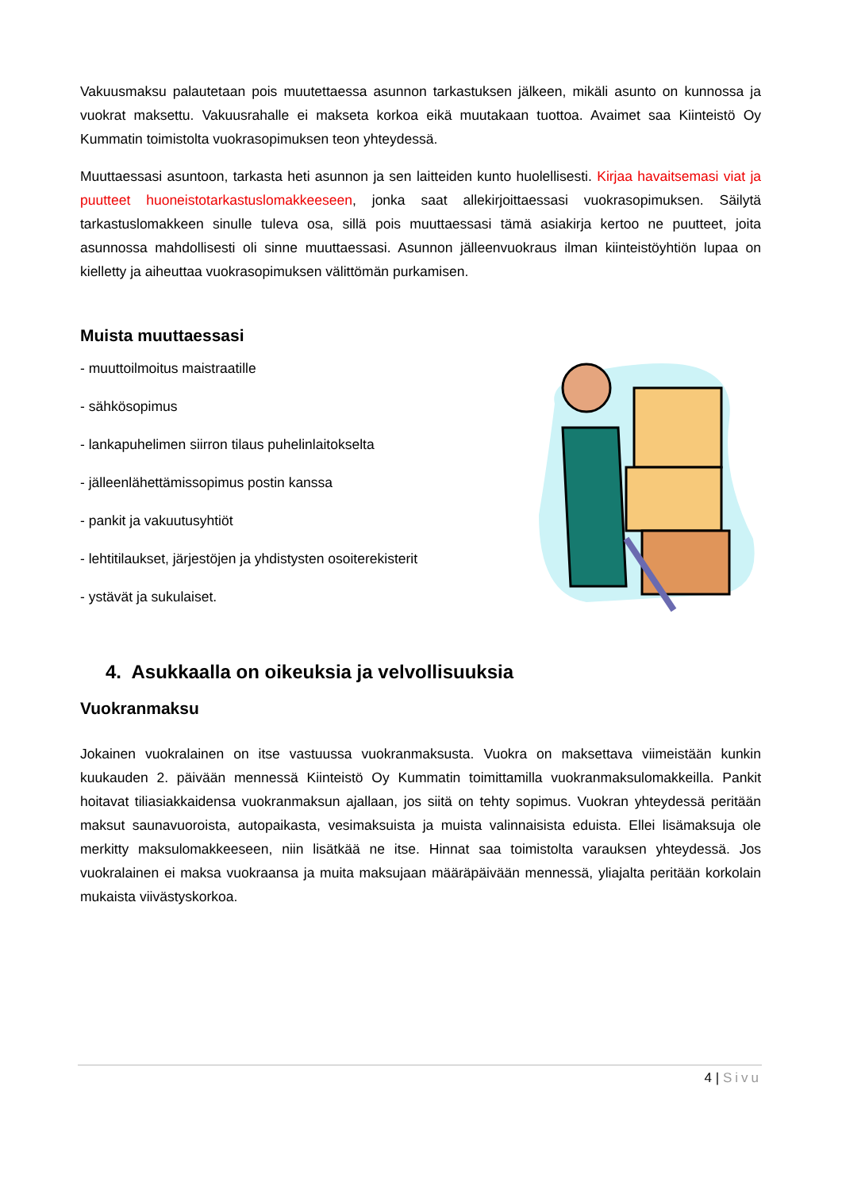Vakuusmaksu palautetaan pois muutettaessa asunnon tarkastuksen jälkeen, mikäli asunto on kunnossa ja vuokrat maksettu. Vakuusrahalle ei makseta korkoa eikä muutakaan tuottoa. Avaimet saa Kiinteistö Oy Kummatin toimistolta vuokrasopimuksen teon yhteydessä.
Muuttaessasi asuntoon, tarkasta heti asunnon ja sen laitteiden kunto huolellisesti. Kirjaa havaitsemasi viat ja puutteet huoneistotarkastuslomakkeeseen, jonka saat allekirjoittaessasi vuokrasopimuksen. Säilytä tarkastuslomakkeen sinulle tuleva osa, sillä pois muuttaessasi tämä asiakirja kertoo ne puutteet, joita asunnossa mahdollisesti oli sinne muuttaessasi. Asunnon jälleenvuokraus ilman kiinteistöyhtiön lupaa on kielletty ja aiheuttaa vuokrasopimuksen välittömän purkamisen.
Muista muuttaessasi
- muuttoilmoitus maistraatille
- sähkösopimus
- lankapuhelimen siirron tilaus puhelinlaitokselta
- jälleenlähettämissopimus postin kanssa
- pankit ja vakuutusyhtiöt
- lehtitilaukset, järjestöjen ja yhdistysten osoiterekisterit
- ystävät ja sukulaiset.
4. Asukkaalla on oikeuksia ja velvollisuuksia
Vuokranmaksu
Jokainen vuokralainen on itse vastuussa vuokranmaksusta. Vuokra on maksettava viimeistään kunkin kuukauden 2. päivään mennessä Kiinteistö Oy Kummatin toimittamilla vuokranmaksulomakkeilla. Pankit hoitavat tiliasiakkaidensa vuokranmaksun ajallaan, jos siitä on tehty sopimus. Vuokran yhteydessä peritään maksut saunavuoroista, autopaikasta, vesimaksuista ja muista valinnaisista eduista. Ellei lisämaksuja ole merkitty maksulomakkeeseen, niin lisätkää ne itse. Hinnat saa toimistolta varauksen yhteydessä. Jos vuokralainen ei maksa vuokraansa ja muita maksujaan määräpäivään mennessä, yliajalta peritään korkolain mukaista viivästyskorkoa.
4 | Sivu